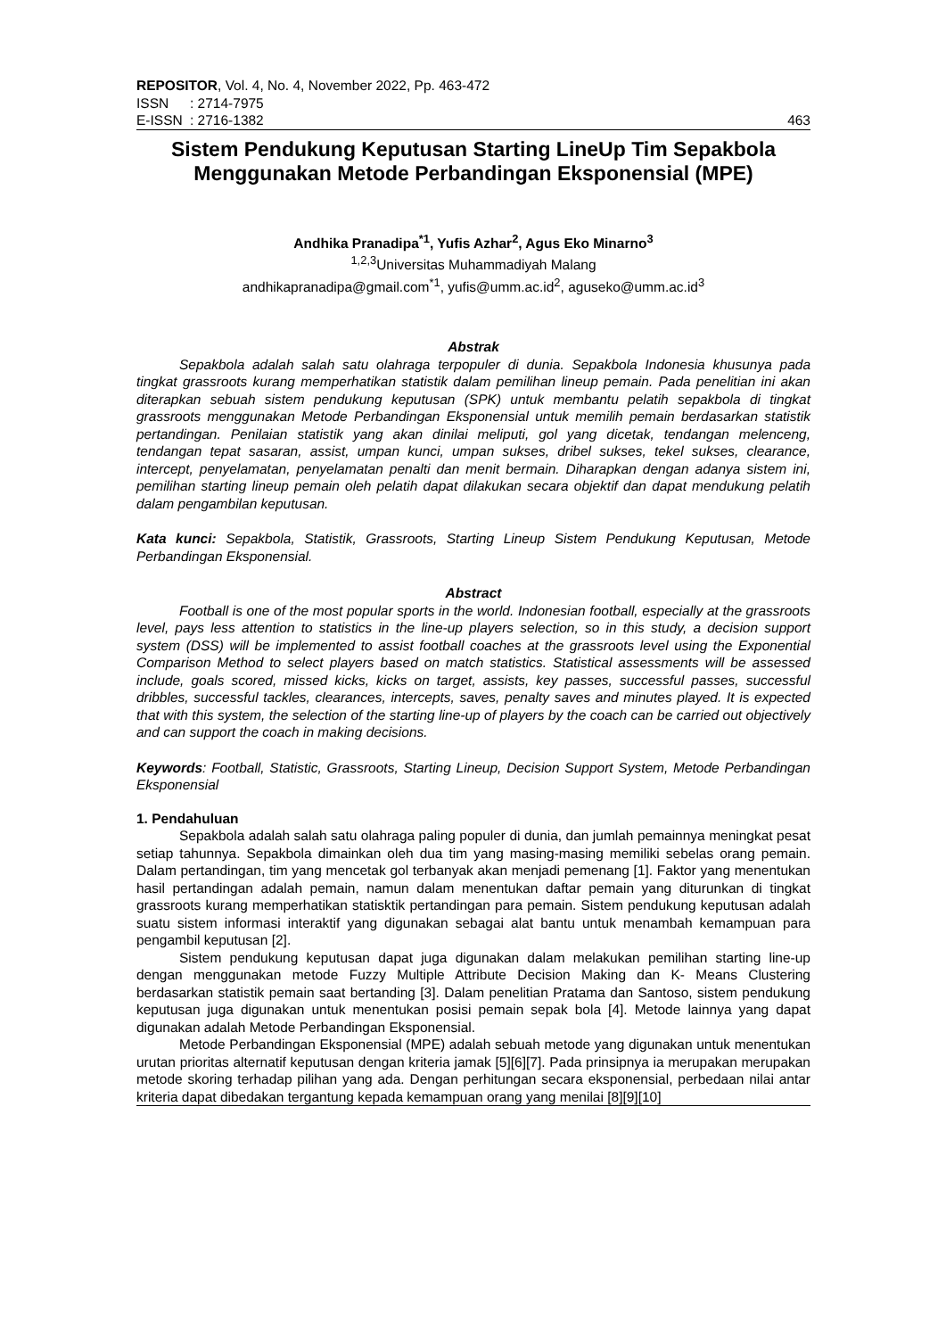REPOSITOR, Vol. 4, No. 4, November 2022, Pp. 463-472
ISSN: 2714-7975
E-ISSN: 2716-1382
463
Sistem Pendukung Keputusan Starting LineUp Tim Sepakbola Menggunakan Metode Perbandingan Eksponensial (MPE)
Andhika Pranadipa<sup>*1</sup>, Yufis Azhar<sup>2</sup>, Agus Eko Minarno<sup>3</sup>
<sup>1,2,3</sup>Universitas Muhammadiyah Malang
andhikapranadipa@gmail.com<sup>*1</sup>, yufis@umm.ac.id<sup>2</sup>, aguseko@umm.ac.id<sup>3</sup>
Abstrak
Sepakbola adalah salah satu olahraga terpopuler di dunia. Sepakbola Indonesia khusunya pada tingkat grassroots kurang memperhatikan statistik dalam pemilihan lineup pemain. Pada penelitian ini akan diterapkan sebuah sistem pendukung keputusan (SPK) untuk membantu pelatih sepakbola di tingkat grassroots menggunakan Metode Perbandingan Eksponensial untuk memilih pemain berdasarkan statistik pertandingan. Penilaian statistik yang akan dinilai meliputi, gol yang dicetak, tendangan melenceng, tendangan tepat sasaran, assist, umpan kunci, umpan sukses, dribel sukses, tekel sukses, clearance, intercept, penyelamatan, penyelamatan penalti dan menit bermain. Diharapkan dengan adanya sistem ini, pemilihan starting lineup pemain oleh pelatih dapat dilakukan secara objektif dan dapat mendukung pelatih dalam pengambilan keputusan.
Kata kunci: Sepakbola, Statistik, Grassroots, Starting Lineup Sistem Pendukung Keputusan, Metode Perbandingan Eksponensial.
Abstract
Football is one of the most popular sports in the world. Indonesian football, especially at the grassroots level, pays less attention to statistics in the line-up players selection, so in this study, a decision support system (DSS) will be implemented to assist football coaches at the grassroots level using the Exponential Comparison Method to select players based on match statistics. Statistical assessments will be assessed include, goals scored, missed kicks, kicks on target, assists, key passes, successful passes, successful dribbles, successful tackles, clearances, intercepts, saves, penalty saves and minutes played. It is expected that with this system, the selection of the starting line-up of players by the coach can be carried out objectively and can support the coach in making decisions.
Keywords: Football, Statistic, Grassroots, Starting Lineup, Decision Support System, Metode Perbandingan Eksponensial
1. Pendahuluan
Sepakbola adalah salah satu olahraga paling populer di dunia, dan jumlah pemainnya meningkat pesat setiap tahunnya. Sepakbola dimainkan oleh dua tim yang masing-masing memiliki sebelas orang pemain. Dalam pertandingan, tim yang mencetak gol terbanyak akan menjadi pemenang [1]. Faktor yang menentukan hasil pertandingan adalah pemain, namun dalam menentukan daftar pemain yang diturunkan di tingkat grassroots kurang memperhatikan statisktik pertandingan para pemain. Sistem pendukung keputusan adalah suatu sistem informasi interaktif yang digunakan sebagai alat bantu untuk menambah kemampuan para pengambil keputusan [2].
Sistem pendukung keputusan dapat juga digunakan dalam melakukan pemilihan starting line-up dengan menggunakan metode Fuzzy Multiple Attribute Decision Making dan K- Means Clustering berdasarkan statistik pemain saat bertanding [3]. Dalam penelitian Pratama dan Santoso, sistem pendukung keputusan juga digunakan untuk menentukan posisi pemain sepak bola [4]. Metode lainnya yang dapat digunakan adalah Metode Perbandingan Eksponensial.
Metode Perbandingan Eksponensial (MPE) adalah sebuah metode yang digunakan untuk menentukan urutan prioritas alternatif keputusan dengan kriteria jamak [5][6][7]. Pada prinsipnya ia merupakan merupakan metode skoring terhadap pilihan yang ada. Dengan perhitungan secara eksponensial, perbedaan nilai antar kriteria dapat dibedakan tergantung kepada kemampuan orang yang menilai [8][9][10]